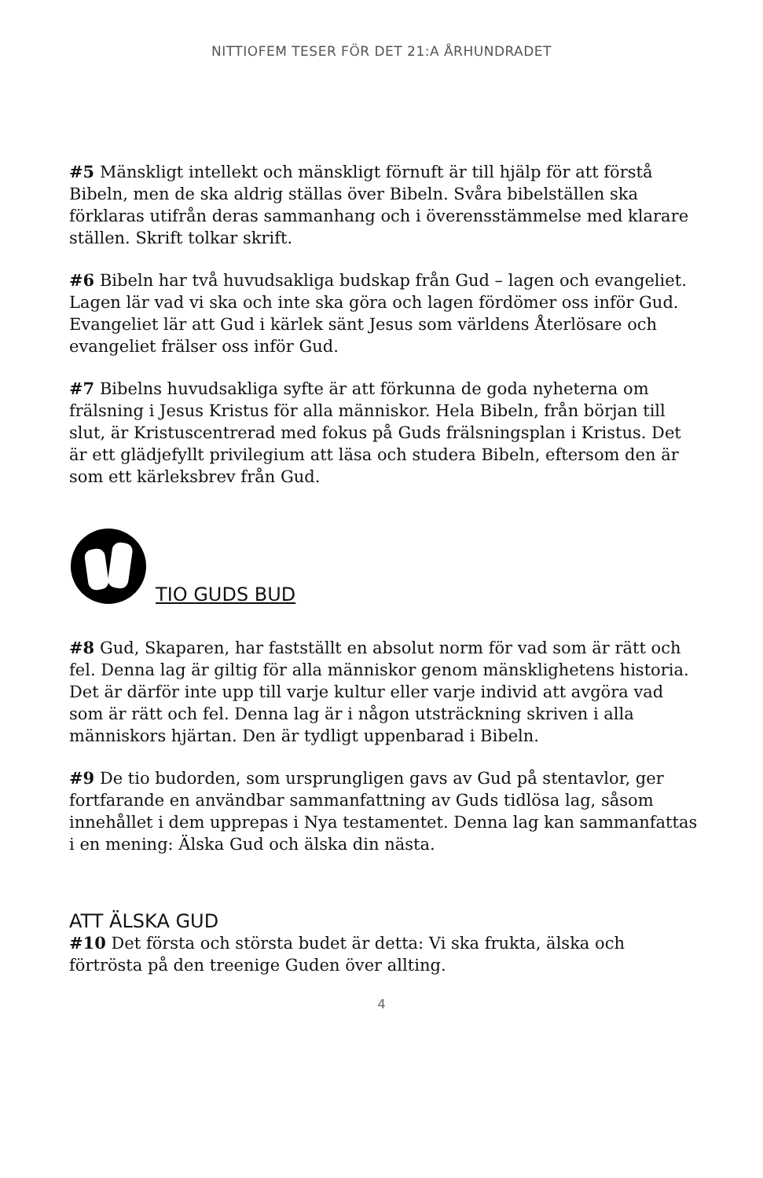NITTIOFEM TESER FÖR DET 21:A ÅRHUNDRADET
#5 Mänskligt intellekt och mänskligt förnuft är till hjälp för att förstå Bibeln, men de ska aldrig ställas över Bibeln. Svåra bibelställen ska förklaras utifrån deras sammanhang och i överensstämmelse med klarare ställen. Skrift tolkar skrift.
#6 Bibeln har två huvudsakliga budskap från Gud – lagen och evangeliet. Lagen lär vad vi ska och inte ska göra och lagen fördömer oss inför Gud. Evangeliet lär att Gud i kärlek sänt Jesus som världens Återlösare och evangeliet frälser oss inför Gud.
#7 Bibelns huvudsakliga syfte är att förkunna de goda nyheterna om frälsning i Jesus Kristus för alla människor. Hela Bibeln, från början till slut, är Kristuscentrerad med fokus på Guds frälsningsplan i Kristus. Det är ett glädjefyllt privilegium att läsa och studera Bibeln, eftersom den är som ett kärleksbrev från Gud.
TIO GUDS BUD
#8 Gud, Skaparen, har fastställt en absolut norm för vad som är rätt och fel. Denna lag är giltig för alla människor genom mänsklighetens historia. Det är därför inte upp till varje kultur eller varje individ att avgöra vad som är rätt och fel. Denna lag är i någon utsträckning skriven i alla människors hjärtan. Den är tydligt uppenbarad i Bibeln.
#9 De tio budorden, som ursprungligen gavs av Gud på stentavlor, ger fortfarande en användbar sammanfattning av Guds tidlösa lag, såsom innehållet i dem upprepas i Nya testamentet. Denna lag kan sammanfattas i en mening: Älska Gud och älska din nästa.
ATT ÄLSKA GUD
#10 Det första och största budet är detta: Vi ska frukta, älska och förtrösta på den treenige Guden över allting.
4